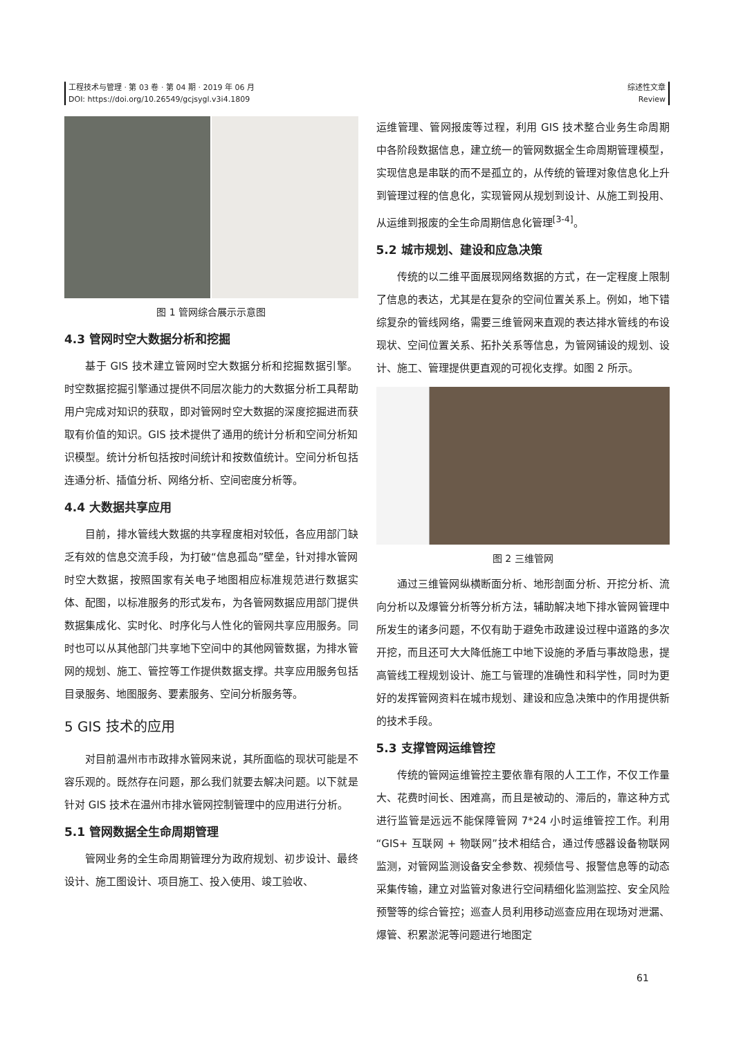工程技术与管理 · 第 03 卷 · 第 04 期 · 2019 年 06 月
DOI: https://doi.org/10.26549/gcjsygl.v3i4.1809
综述性文章
Review
图 1 管网综合展示示意图
4.3 管网时空大数据分析和挖掘
基于 GIS 技术建立管网时空大数据分析和挖掘数据引擎。时空数据挖掘引擎通过提供不同层次能力的大数据分析工具帮助用户完成对知识的获取，即对管网时空大数据的深度挖掘进而获取有价值的知识。GIS 技术提供了通用的统计分析和空间分析知识模型。统计分析包括按时间统计和按数值统计。空间分析包括连通分析、插值分析、网络分析、空间密度分析等。
4.4 大数据共享应用
目前，排水管线大数据的共享程度相对较低，各应用部门缺乏有效的信息交流手段，为打破“信息孤岛”壁垒，针对排水管网时空大数据，按照国家有关电子地图相应标准规范进行数据实体、配图，以标准服务的形式发布，为各管网数据应用部门提供数据集成化、实时化、时序化与人性化的管网共享应用服务。同时也可以从其他部门共享地下空间中的其他网管数据，为排水管网的规划、施工、管控等工作提供数据支撑。共享应用服务包括目录服务、地图服务、要素服务、空间分析服务等。
5 GIS 技术的应用
对目前温州市市政排水管网来说，其所面临的现状可能是不容乐观的。既然存在问题，那么我们就要去解决问题。以下就是针对 GIS 技术在温州市排水管网控制管理中的应用进行分析。
5.1 管网数据全生命周期管理
管网业务的全生命周期管理分为政府规划、初步设计、最终设计、施工图设计、项目施工、投入使用、竣工验收、
运维管理、管网报废等过程，利用 GIS 技术整合业务生命周期中各阶段数据信息，建立统一的管网数据全生命周期管理模型，实现信息是串联的而不是孤立的，从传统的管理对象信息化上升到管理过程的信息化，实现管网从规划到设计、从施工到投用、从运维到报废的全生命周期信息化管理<sup>[3-4]</sup>。
5.2 城市规划、建设和应急决策
传统的以二维平面展现网络数据的方式，在一定程度上限制了信息的表达，尤其是在复杂的空间位置关系上。例如，地下错综复杂的管线网络，需要三维管网来直观的表达排水管线的布设现状、空间位置关系、拓扑关系等信息，为管网铺设的规划、设计、施工、管理提供更直观的可视化支撑。如图 2 所示。
图 2 三维管网
通过三维管网纵横断面分析、地形剖面分析、开挖分析、流向分析以及爆管分析等分析方法，辅助解决地下排水管网管理中所发生的诸多问题，不仅有助于避免市政建设过程中道路的多次开挖，而且还可大大降低施工中地下设施的矛盾与事故隐患，提高管线工程规划设计、施工与管理的准确性和科学性，同时为更好的发挥管网资料在城市规划、建设和应急决策中的作用提供新的技术手段。
5.3 支撑管网运维管控
传统的管网运维管控主要依靠有限的人工工作，不仅工作量大、花费时间长、困难高，而且是被动的、滞后的，靠这种方式进行监管是远远不能保障管网 7*24 小时运维管控工作。利用“GIS+ 互联网 + 物联网”技术相结合，通过传感器设备物联网监测，对管网监测设备安全参数、视频信号、报警信息等的动态采集传输，建立对监管对象进行空间精细化监测监控、安全风险预警等的综合管控；巡查人员利用移动巡查应用在现场对泄漏、爆管、积累淤泥等问题进行地图定
61